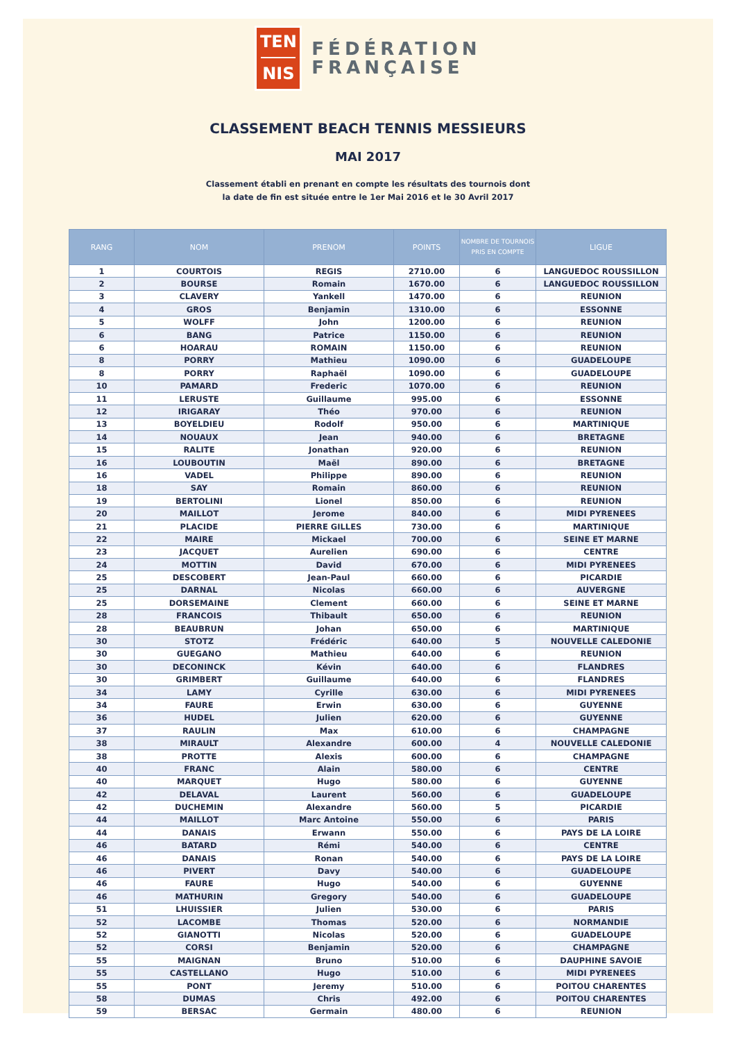TEN
NIS
FÉDÉRATION
FRANÇAISE
CLASSEMENT BEACH TENNIS MESSIEURS
MAI 2017
Classement établi en prenant en compte les résultats des tournois dont
la date de fin est située entre le 1er Mai 2016 et le 30 Avril 2017
| RANG | NOM | PRENOM | POINTS | NOMBRE DE TOURNOIS PRIS EN COMPTE | LIGUE |
| --- | --- | --- | --- | --- | --- |
| 1 | COURTOIS | REGIS | 2710.00 | 6 | LANGUEDOC ROUSSILLON |
| 2 | BOURSE | Romain | 1670.00 | 6 | LANGUEDOC ROUSSILLON |
| 3 | CLAVERY | Yankell | 1470.00 | 6 | REUNION |
| 4 | GROS | Benjamin | 1310.00 | 6 | ESSONNE |
| 5 | WOLFF | John | 1200.00 | 6 | REUNION |
| 6 | BANG | Patrice | 1150.00 | 6 | REUNION |
| 6 | HOARAU | ROMAIN | 1150.00 | 6 | REUNION |
| 8 | PORRY | Mathieu | 1090.00 | 6 | GUADELOUPE |
| 8 | PORRY | Raphaël | 1090.00 | 6 | GUADELOUPE |
| 10 | PAMARD | Frederic | 1070.00 | 6 | REUNION |
| 11 | LERUSTE | Guillaume | 995.00 | 6 | ESSONNE |
| 12 | IRIGARAY | Théo | 970.00 | 6 | REUNION |
| 13 | BOYELDIEU | Rodolf | 950.00 | 6 | MARTINIQUE |
| 14 | NOUAUX | Jean | 940.00 | 6 | BRETAGNE |
| 15 | RALITE | Jonathan | 920.00 | 6 | REUNION |
| 16 | LOUBOUTIN | Maël | 890.00 | 6 | BRETAGNE |
| 16 | VADEL | Philippe | 890.00 | 6 | REUNION |
| 18 | SAY | Romain | 860.00 | 6 | REUNION |
| 19 | BERTOLINI | Lionel | 850.00 | 6 | REUNION |
| 20 | MAILLOT | Jerome | 840.00 | 6 | MIDI PYRENEES |
| 21 | PLACIDE | PIERRE GILLES | 730.00 | 6 | MARTINIQUE |
| 22 | MAIRE | Mickael | 700.00 | 6 | SEINE ET MARNE |
| 23 | JACQUET | Aurelien | 690.00 | 6 | CENTRE |
| 24 | MOTTIN | David | 670.00 | 6 | MIDI PYRENEES |
| 25 | DESCOBERT | Jean-Paul | 660.00 | 6 | PICARDIE |
| 25 | DARNAL | Nicolas | 660.00 | 6 | AUVERGNE |
| 25 | DORSEMAINE | Clement | 660.00 | 6 | SEINE ET MARNE |
| 28 | FRANCOIS | Thibault | 650.00 | 6 | REUNION |
| 28 | BEAUBRUN | Johan | 650.00 | 6 | MARTINIQUE |
| 30 | STOTZ | Frédéric | 640.00 | 5 | NOUVELLE CALEDONIE |
| 30 | GUEGANO | Mathieu | 640.00 | 6 | REUNION |
| 30 | DECONINCK | Kévin | 640.00 | 6 | FLANDRES |
| 30 | GRIMBERT | Guillaume | 640.00 | 6 | FLANDRES |
| 34 | LAMY | Cyrille | 630.00 | 6 | MIDI PYRENEES |
| 34 | FAURE | Erwin | 630.00 | 6 | GUYENNE |
| 36 | HUDEL | Julien | 620.00 | 6 | GUYENNE |
| 37 | RAULIN | Max | 610.00 | 6 | CHAMPAGNE |
| 38 | MIRAULT | Alexandre | 600.00 | 4 | NOUVELLE CALEDONIE |
| 38 | PROTTE | Alexis | 600.00 | 6 | CHAMPAGNE |
| 40 | FRANC | Alain | 580.00 | 6 | CENTRE |
| 40 | MARQUET | Hugo | 580.00 | 6 | GUYENNE |
| 42 | DELAVAL | Laurent | 560.00 | 6 | GUADELOUPE |
| 42 | DUCHEMIN | Alexandre | 560.00 | 5 | PICARDIE |
| 44 | MAILLOT | Marc Antoine | 550.00 | 6 | PARIS |
| 44 | DANAIS | Erwann | 550.00 | 6 | PAYS DE LA LOIRE |
| 46 | BATARD | Rémi | 540.00 | 6 | CENTRE |
| 46 | DANAIS | Ronan | 540.00 | 6 | PAYS DE LA LOIRE |
| 46 | PIVERT | Davy | 540.00 | 6 | GUADELOUPE |
| 46 | FAURE | Hugo | 540.00 | 6 | GUYENNE |
| 46 | MATHURIN | Gregory | 540.00 | 6 | GUADELOUPE |
| 51 | LHUISSIER | Julien | 530.00 | 6 | PARIS |
| 52 | LACOMBE | Thomas | 520.00 | 6 | NORMANDIE |
| 52 | GIANOTTI | Nicolas | 520.00 | 6 | GUADELOUPE |
| 52 | CORSI | Benjamin | 520.00 | 6 | CHAMPAGNE |
| 55 | MAIGNAN | Bruno | 510.00 | 6 | DAUPHINE SAVOIE |
| 55 | CASTELLANO | Hugo | 510.00 | 6 | MIDI PYRENEES |
| 55 | PONT | Jeremy | 510.00 | 6 | POITOU CHARENTES |
| 58 | DUMAS | Chris | 492.00 | 6 | POITOU CHARENTES |
| 59 | BERSAC | Germain | 480.00 | 6 | REUNION |